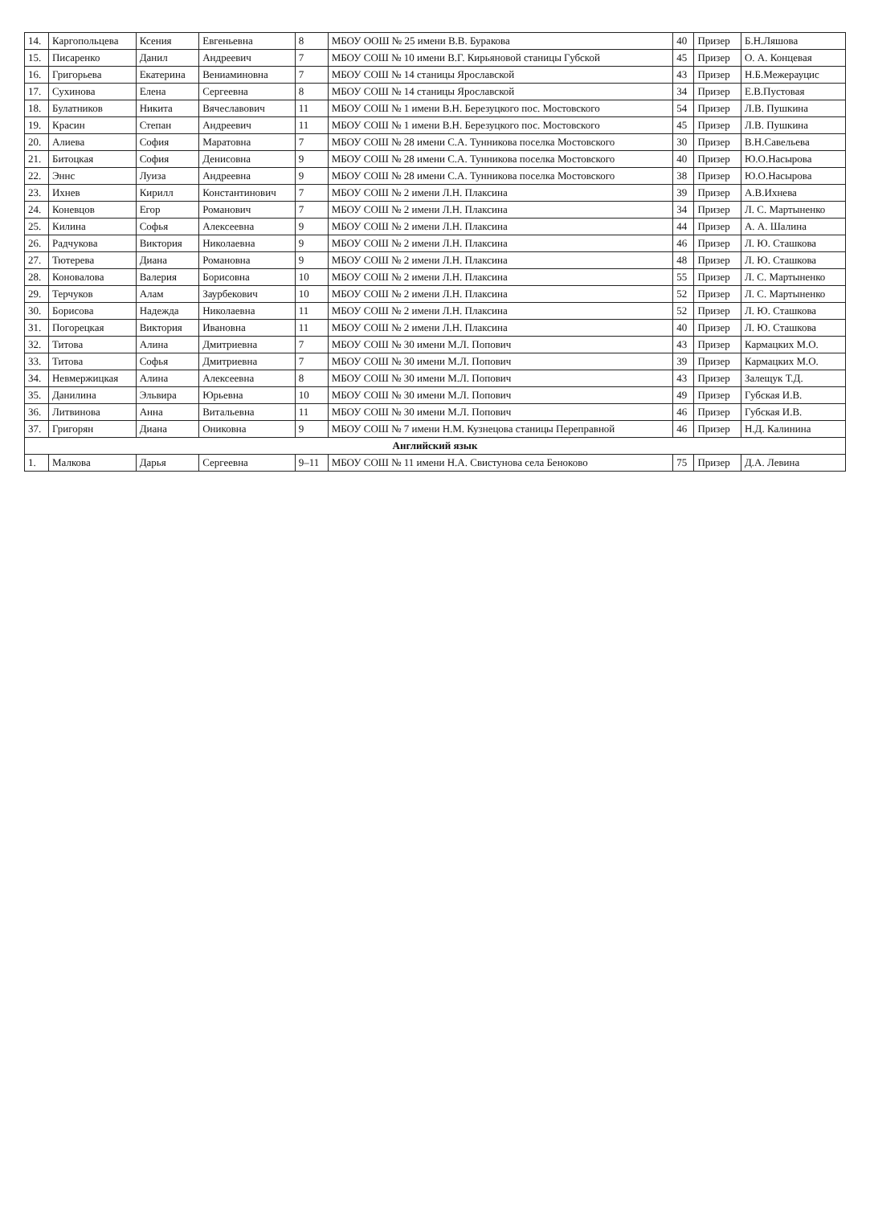| 14. | Каргопольцева | Ксения | Евгеньевна | 8 | МБОУ ООШ № 25 имени В.В. Буракова | 40 | Призер | Б.Н.Ляшова |
| 15. | Писаренко | Данил | Андреевич | 7 | МБОУ СОШ № 10 имени В.Г. Кирьяновой станицы Губской | 45 | Призер | О. А. Концевая |
| 16. | Григорьева | Екатерина | Вениаминовна | 7 | МБОУ СОШ № 14 станицы Ярославской | 43 | Призер | Н.Б.Межерауцис |
| 17. | Сухинова | Елена | Сергеевна | 8 | МБОУ СОШ № 14 станицы Ярославской | 34 | Призер | Е.В.Пустовая |
| 18. | Булатников | Никита | Вячеславович | 11 | МБОУ СОШ № 1 имени В.Н. Березуцкого пос. Мостовского | 54 | Призер | Л.В. Пушкина |
| 19. | Красин | Степан | Андреевич | 11 | МБОУ СОШ № 1 имени В.Н. Березуцкого пос. Мостовского | 45 | Призер | Л.В. Пушкина |
| 20. | Алиева | София | Маратовна | 7 | МБОУ СОШ № 28 имени С.А. Тунникова поселка Мостовского | 30 | Призер | В.Н.Савельева |
| 21. | Битоцкая | София | Денисовна | 9 | МБОУ СОШ № 28 имени С.А. Тунникова поселка Мостовского | 40 | Призер | Ю.О.Насырова |
| 22. | Эннс | Луиза | Андреевна | 9 | МБОУ СОШ № 28 имени С.А. Тунникова поселка Мостовского | 38 | Призер | Ю.О.Насырова |
| 23. | Ихнев | Кирилл | Константинович | 7 | МБОУ СОШ № 2 имени Л.Н. Плаксина | 39 | Призер | А.В.Ихнева |
| 24. | Коневцов | Егор | Романович | 7 | МБОУ СОШ № 2 имени Л.Н. Плаксина | 34 | Призер | Л. С. Мартыненко |
| 25. | Килина | Софья | Алексеевна | 9 | МБОУ СОШ № 2 имени Л.Н. Плаксина | 44 | Призер | А. А. Шалина |
| 26. | Радчукова | Виктория | Николаевна | 9 | МБОУ СОШ № 2 имени Л.Н. Плаксина | 46 | Призер | Л. Ю. Сташкова |
| 27. | Тютерева | Диана | Романовна | 9 | МБОУ СОШ № 2 имени Л.Н. Плаксина | 48 | Призер | Л. Ю. Сташкова |
| 28. | Коновалова | Валерия | Борисовна | 10 | МБОУ СОШ № 2 имени Л.Н. Плаксина | 55 | Призер | Л. С. Мартыненко |
| 29. | Терчуков | Алам | Заурбекович | 10 | МБОУ СОШ № 2 имени Л.Н. Плаксина | 52 | Призер | Л. С. Мартыненко |
| 30. | Борисова | Надежда | Николаевна | 11 | МБОУ СОШ № 2 имени Л.Н. Плаксина | 52 | Призер | Л. Ю. Сташкова |
| 31. | Погорецкая | Виктория | Ивановна | 11 | МБОУ СОШ № 2 имени Л.Н. Плаксина | 40 | Призер | Л. Ю. Сташкова |
| 32. | Титова | Алина | Дмитриевна | 7 | МБОУ СОШ № 30 имени М.Л. Попович | 43 | Призер | Кармацких М.О. |
| 33. | Титова | Софья | Дмитриевна | 7 | МБОУ СОШ № 30 имени М.Л. Попович | 39 | Призер | Кармацких М.О. |
| 34. | Невмержицкая | Алина | Алексеевна | 8 | МБОУ СОШ № 30 имени М.Л. Попович | 43 | Призер | Залещук Т.Д. |
| 35. | Данилина | Эльвира | Юрьевна | 10 | МБОУ СОШ № 30 имени М.Л. Попович | 49 | Призер | Губская И.В. |
| 36. | Литвинова | Анна | Витальевна | 11 | МБОУ СОШ № 30 имени М.Л. Попович | 46 | Призер | Губская И.В. |
| 37. | Григорян | Диана | Ониковна | 9 | МБОУ СОШ № 7 имени Н.М. Кузнецова станицы Переправной | 46 | Призер | Н.Д. Калинина |
| Английский язык | | | | | | | | |
| 1. | Малкова | Дарья | Сергеевна | 9–11 | МБОУ СОШ № 11 имени Н.А. Свистунова села Беноково | 75 | Призер | Д.А. Левина |